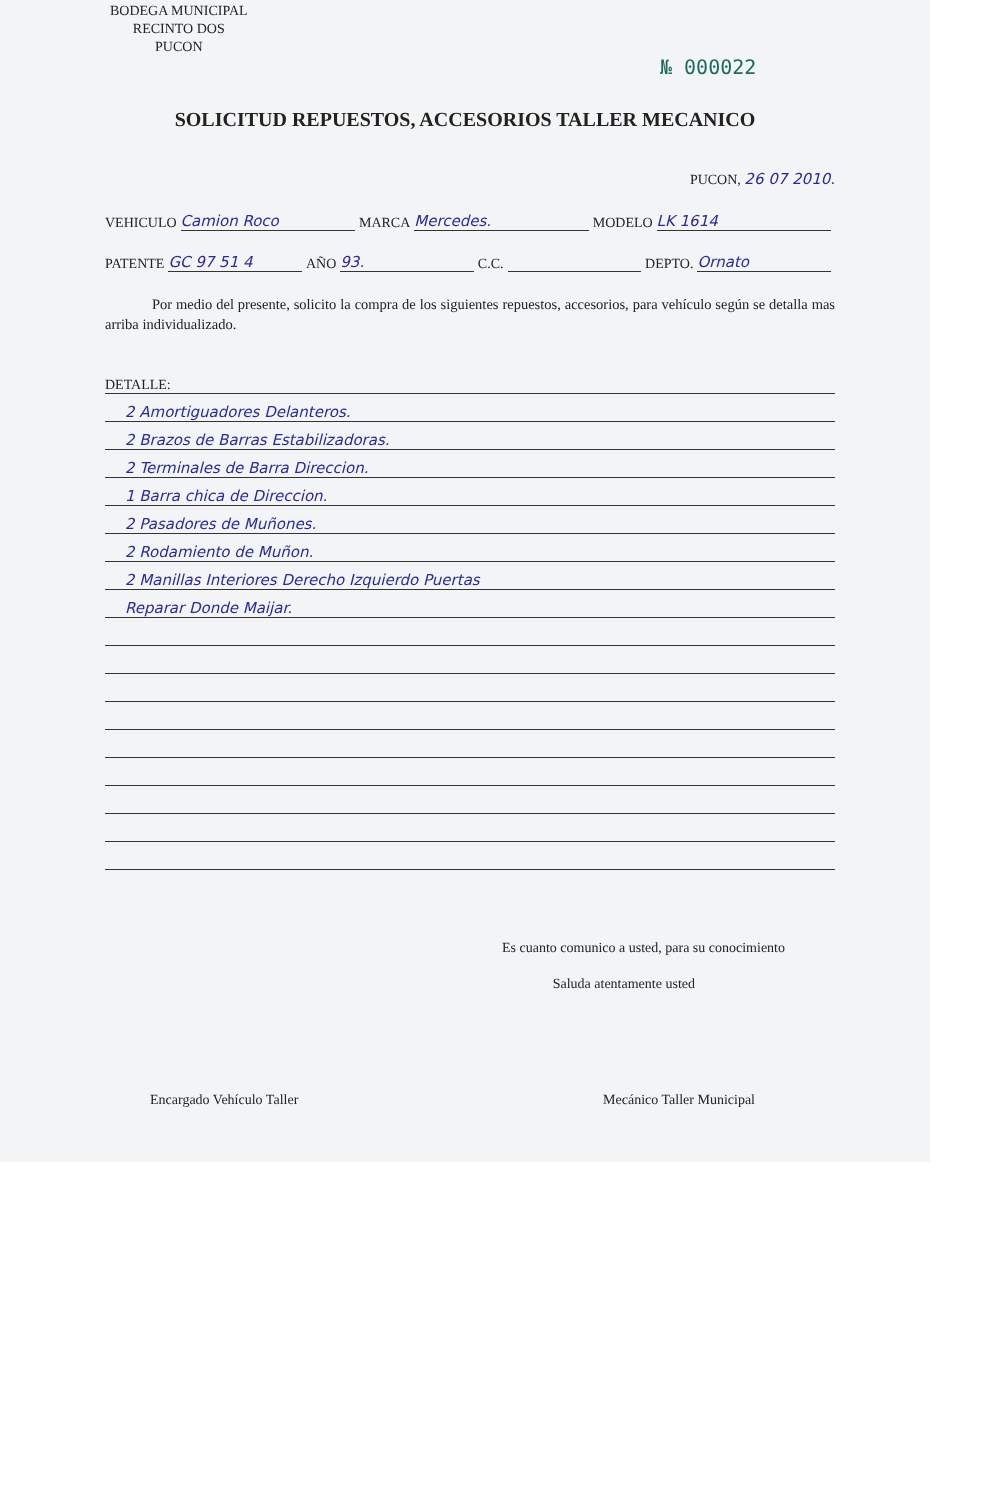BODEGA MUNICIPAL
RECINTO DOS
PUCON
№ 000022
SOLICITUD REPUESTOS, ACCESORIOS TALLER MECANICO
PUCON, 26 07 2010.
VEHICULO Camion Roco MARCA Mercedes. MODELO LK 1614
PATENTE GC 97 51 4 AÑO 93. C.C. DEPTO. Ornato
Por medio del presente, solicito la compra de los siguientes repuestos, accesorios, para vehículo según se detalla mas arriba individualizado.
DETALLE:
2 Amortiguadores Delanteros.
2 Brazos de Barras Estabilizadoras.
2 Terminales de Barra Direccion.
1 Barra chica de Direccion.
2 Pasadores de Muñones.
2 Rodamiento de Muñon.
2 Manillas Interiores Derecho Izquierdo Puertas
Reparar Donde Maijar.
Es cuanto comunico a usted, para su conocimiento
Saluda atentamente usted
Encargado Vehículo Taller Mecánico Taller Municipal